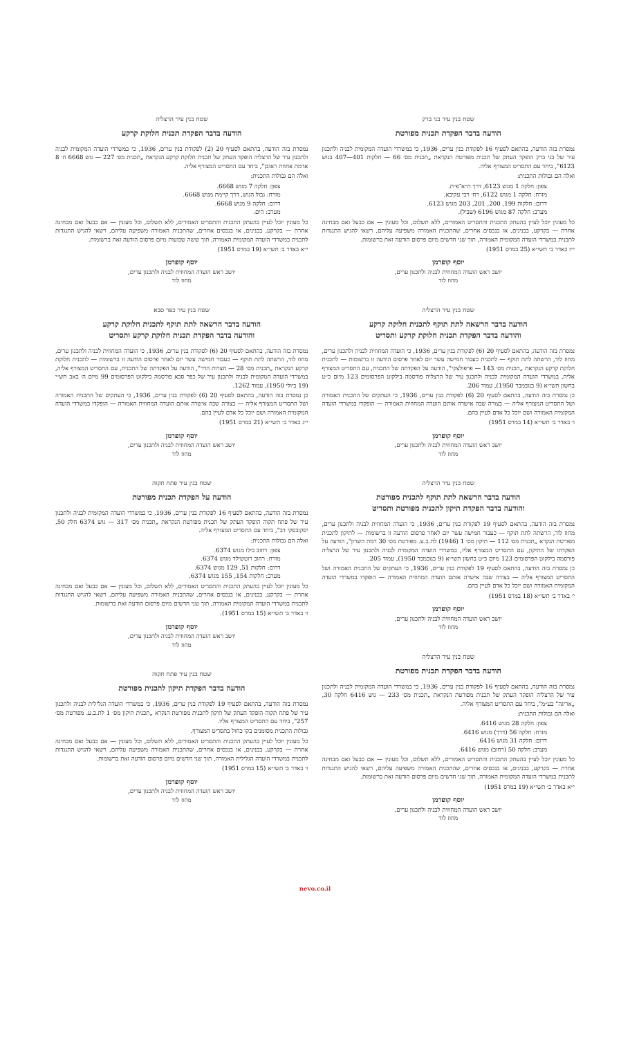שטח בנין עיר בני ברק
הודעה בדבר הפקדת תכנית מפורטת
נמסרת בזה הודעה, בהתאם לסעיף 16 לפקודת בנין ערים, 1936, כי במשרדי הועדה המקומית לבניה ולתכנון עיר של בני ברק הופקד העתק של תכנית מפורטת הנקראת „תכנית מס׳ 66 — חלקות 401—407 בגוש 6123", ביחד עם התסריט המצורף אליה.
ואלה הם גבולות התכנית:
צפון: חלקה 1 מגוש 6123, דרך ת״א־פ״ת.
מזרח: חלקה 1 מגוש 6122, רח׳ רבי עקיבא.
דרום: חלקות 199, 200, 201, 203 מגוש 6123.
מערב: חלקה 87 מגוש 6196 (שביל).
כל מעונין יוכל לעיין בהעתק התכנית והתסריט האמורים, ללא תשלום, וכל מעונין — אם כבעל ואם מבחינה אחרת — בקרקע, בבנינים, או בנכסים אחרים, שהתכנית האמורה משפיעה עליהם, רשאי להגיש התנגדות לתכנית במשרדי הועדה המקומית האמורה, תוך שני חדשים מיום פרסום הודעה זאת ברשומות.
י״ז באדר ב׳ תשי״א (25 במרס 1951)
יוסף קופרמן
יושב ראש הועדה המחוזית לבניה ולתכנון ערים,
מחוז לוד
שטח בנין עיר הרצליה
הודעה בדבר הרשאה לתת תוקף לתכנית חלוקת קרקע
והודעה בדבר הפקדת תכנית חלוקת קרקע ותסריט
נמסרת בזה הודעה, בהתאם לסעיף 20 (6) לפקודת בנין ערים, 1936, כי הועדה המחוזית לבניה ולתכנון ערים, מחוז לוד, הרשתה לתת תוקף — לתכנית כעבור חמישה עשר יום לאחר פרסום הודעה זו ברשומות — לתכנית חלוקת קרקע הנקראת „תכנית מס׳ 143 — פרפולצקי", הודעה על הפקדתה של התכנית, עם התסריט המצורף אליה, במשרדי הועדה המקומית לבניה ולתכנון עיר של הרצליה פורסמה בילקוט הפרסומים 123 מיום כ״ט בחשון תשי״א (9 בנובמבר 1950), עמוד 206.
כן נמסרת בזה הודעה, בהתאם לסעיף 20 (6) לפקודת בנין ערים, 1936, כי העתקים של התכנית האמורה ושל התסריט המצורף אליה — בצורה שבה אישרה אותם הועדה המחוזית האמורה — הופקדו במשרדי הועדה המקומית האמורה ושם יוכל כל אדם לעיין בהם.
ו׳ באדר ב׳ תשי״א (14 במרס 1951)
יוסף קופרמן
יושב ראש הועדה המחוזית לבניה ולתכנון ערים,
מחוז לוד
שטח בנין עיר הרצליה
הודעה בדבר הרשאה לתת תוקף לתכנית מפורטת
והודעה בדבר הפקדת תיקון לתכנית מפורטת ותסריט
נמסרת בזה הודעה, בהתאם לסעיף 19 לפקודת בנין ערים, 1936, כי הועדה המחוזית לבניה ולתכנון ערים, מחוז לוד, הרשתה לתת תוקף — כעבור חמישה עשר יום לאחר פרסום הודעה זו ברשומות — לתיקון לתכנית מפורטת הנקרא „תכנית מס׳ 112 — תיקון מס׳ 1 (1946) לת.ב.ע. מפורטת מס׳ 30 רמת השרון", הודעה על הפקדתו של התיקון, עם התסריט המצורף אליו, במשרדי הועדה המקומית לבניה ולתכנון עיר של הרצליה פורסמה בילקוט הפרסומים 123 מיום כ״ט בחשון תשי״א (9 בנובמבר 1950), עמוד 205.
כן נמסרת בזה הודעה, בהתאם לסעיף 19 לפקודת בנין ערים, 1936, כי העתקים של התכנית האמורה ושל התסריט המצורף אליה — בצורה שבה אישרה אותם הועדה המחוזית האמורה — הופקדו במשרדי הועדה המקומית האמורה ושם יוכל כל אדם לעיין בהם.
י׳ באדר ב׳ תשי״א (18 במרס 1951)
יוסף קופרמן
יושב ראש הועדה המחוזית לבניה ולתכנון ערים,
מחוז לוד
שטח בנין עיר הרצליה
הודעה בדבר הפקדת תכנית מפורטת
נמסרת בזה הודעה, בהתאם לסעיף 16 לפקודת בנין ערים, 1936, כי במשרדי הועדה המקומית לבניה ולתכנון עיר של הרצליה הופקד העתק של תכנית מפורטת הנקראת „תכנית מס׳ 233 — גוש 6416 חלקה 30, „אריגה" בע״מ", ביחד עם התסריט המצורף אליה.
ואלה הם גבולות התכנית:
צפון: חלקה 28 מגוש 6416.
מזרח: חלקה 56 (דרך) מגוש 6416.
דרום: חלקה 31 מגוש 6416.
מערב: חלקה 50 (רחוב) מגוש 6416.
כל מעונין יוכל לעיין בהעתק התכנית והתסריט האמורים, ללא תשלום, וכל מעונין — אם כבעל ואם מבחינה אחרת — בקרקע, בבנינים, או בנכסים אחרים, שהתכנית האמורה משפיעה עליהם, רשאי להגיש התנגדות לתכנית במשרדי הועדה המקומית האמורה, תוך שני חדשים מיום פרסום הודעה זאת ברשומות.
י״א באדר ב׳ תשי״א (19 במרס 1951)
יוסף קופרמן
יושב ראש הועדה המחוזית לבניה ולתכנון ערים,
מחוז לוד
שטח בנין עיר הרצליה
הודעה בדבר הפקדת תכנית חלוקת קרקע
נמסרת בזה הודעה, בהתאם לסעיף 20 (2) לפקודת בנין ערים, 1936, כי במשרדי הועדה המקומית לבניה ולתכנון עיר של הרצליה הופקד העתק של תכנית חלוקת קרקע הנקראת „תכנית מס׳ 227 — גוש 6668 ח׳ 8 אדמת אחוזת ראובן", ביחד עם התסריט המצורף אליה.
ואלה הם גבולות התכנית:
צפון: חלקה 7 מגוש 6668.
מזרח: גבול הגוש, דרך קיימת מגוש 6668.
דרום: חלקה 9 מגוש 6668.
מערב: הים.
כל מעונין יוכל לעיין בהעתק התכנית והתסריט האמורים, ללא תשלום, וכל מעונין — אם כבעל ואם מבחינה אחרת — בקרקע, בבנינים, או בנכסים אחרים, שהתכנית האמורה משפיעה עליהם, רשאי להגיש התנגדות לתכנית במשרדי הועדה המקומית האמורה, תוך ששה שבועות מיום פרסום הודעה זאת ברשומות.
י״א באדר ב׳ תשי״א (19 במרס 1951)
יוסף קופרמן
יושב ראש הועדה המחוזית לבניה ולתכנון ערים,
מחוז לוד
שטח בנין עיר כפר סבא
הודעה בדבר הרשאה לתת תוקף לתכנית חלוקת קרקע
והודעה בדבר הפקדת תכנית חלוקת קרקע ותסריט
נמסרת בזה הודעה, בהתאם לסעיף 20 (6) לפקודת בנין ערים, 1936, כי הועדה המחוזית לבניה ולתכנון ערים, מחוז לוד, הרשתה לתת תוקף — כעבור חמישה עשר יום לאחר פרסום הודעה זו ברשומות — לתכנית חלוקת קרקע הנקראת „תכנית מס׳ 28 — חצרות הדר", הודעה על הפקדתה של התכנית, עם התסריט המצורף אליה, במשרדי הועדה המקומית לבניה ולתכנון עיר של כפר סבא פורסמה בילקוט הפרסומים 99 מיום ה׳ באב תש״י (19 ביולי 1950), עמוד 1262.
כן נמסרת בזה הודעה, בהתאם לסעיף 20 (6) לפקודת בנין ערים, 1936, כי העתקים של התכנית האמורה ושל התסריט המצורף אליה — בצורה שבה אישרה אותם הועדה המחוזית האמורה — הופקדו במשרדי הועדה המקומית האמורה ושם יוכל כל אדם לעיין בהם.
י״ג באדר ב׳ תשי״א (21 במרס 1951)
יוסף קופרמן
יושב ראש הועדה המחוזית לבניה ולתכנון ערים,
מחוז לוד
שטח בנין עיר פתח תקוה
הודעה על הפקדת תכנית מפורטת
נמסרת בזה הודעה, בהתאם לסעיף 16 לפקודת בנין ערים, 1936, כי במשרדי הועדה המקומית לבניה ולתכנון עיר של פתח תקוה הופקד העתק של תכנית מפורטת הנקראת „תכנית מס׳ 317 — גוש 6374 חלק 50, יסקובסקי דב", ביחד עם התסריט המצורף אליה.
ואלה הם גבולות התכנית:
צפון: רחוב בילו מגוש 6374.
מזרח: רחוב רוטשילד מגוש 6374.
דרום: חלקות 51, 129 מגוש 6374.
מערב: חלקות 154, 155 מגוש 6374.
כל מעונין יוכל לעיין בהעתק התכנית והתסריט האמורים, ללא תשלום, וכל מעונין — אם כבעל ואם מבחינה אחרת — בקרקע, בבנינים, או בנכסים אחרים, שהתכנית האמורה משפיעה עליהם, רשאי להגיש התנגדות לתכנית במשרדי הועדה המקומית האמורה, תוך שני חדשים מיום פרסום הודעה זאת ברשומות.
ז׳ באדר ב׳ תשי״א (15 במרס 1951).
יוסף קופרמן
יושב ראש הועדה המחוזית לבניה ולתכנון ערים,
מחוז לוד
שטח בנין עיר פתח תקוה
הודעה בדבר הפקדת תיקון לתכנית מפורטת
נמסרת בזה הודעה, בהתאם לסעיף 19 לפקודת בנין ערים, 1936, כי במשרדי הועדה הגלילית לבניה ולתכנון עיר של פתח תקוה הופקד העתק של תיקון לתכנית מפורטת הנקרא „תכנית תיקון מס׳ 1 לת.ב.ע. מפורטת מס׳ 257", ביחד עם התסריט המצורף אליו.
גבולות התכנית מסומנים בקו כחול בתסריט המצורף.
כל מעונין יוכל לעיין בהעתק התכנית והתסריט האמורים, ללא תשלום, וכל מעונין — אם כבעל ואם מבחינה אחרת — בקרקע, בבנינים, או בנכסים אחרים, שהתכנית האמורה משפיעה עליהם, רשאי להגיש התנגדות לתכנית במשרדי הועדה הגלילית האמורה, תוך שני חדשים מיום פרסום הודעה זאת ברשומות.
ז׳ באדר ב׳ תשי״א (15 במרס 1951)
יוסף קופרמן
יושב ראש הועדה המחוזית לבניה ולתכנון ערים,
מחוז לוד
nevo.co.il